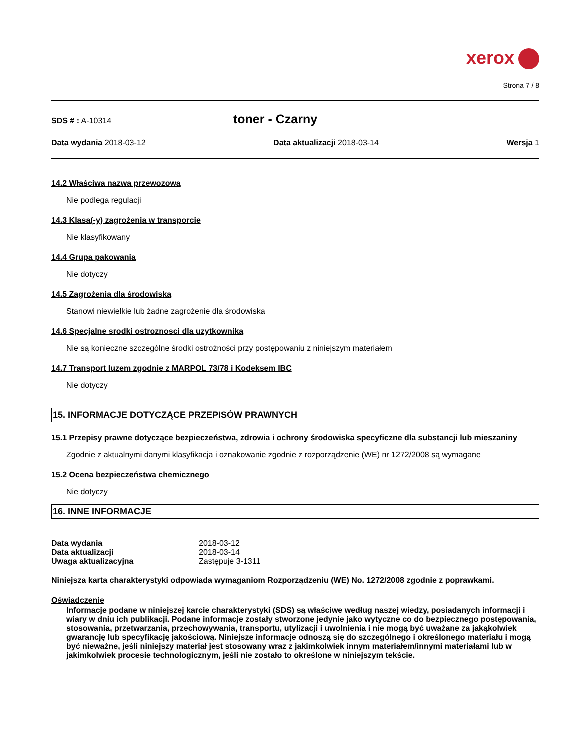xerox
Strona 7 / 8
SDS # : A-10314
toner - Czarny
Data wydania 2018-03-12 Data aktualizacji 2018-03-14 Wersja 1
14.2 Właściwa nazwa przewozowa
Nie podlega regulacji
14.3 Klasa(-y) zagrożenia w transporcie
Nie klasyfikowany
14.4 Grupa pakowania
Nie dotyczy
14.5 Zagrożenia dla środowiska
Stanowi niewielkie lub żadne zagrożenie dla środowiska
14.6 Specjalne srodki ostroznosci dla uzytkownika
Nie są konieczne szczególne środki ostrożności przy postępowaniu z niniejszym materiałem
14.7 Transport luzem zgodnie z MARPOL 73/78 i Kodeksem IBC
Nie dotyczy
15. INFORMACJE DOTYCZĄCE PRZEPISÓW PRAWNYCH
15.1 Przepisy prawne dotyczące bezpieczeństwa, zdrowia i ochrony środowiska specyficzne dla substancji lub mieszaniny
Zgodnie z aktualnymi danymi klasyfikacja i oznakowanie zgodnie z rozporządzenie (WE) nr 1272/2008 są wymagane
15.2 Ocena bezpieczeństwa chemicznego
Nie dotyczy
16. INNE INFORMACJE
Data wydania
2018-03-12
Data aktualizacji
2018-03-14
Uwaga aktualizacyjna
Zastępuje 3-1311
Niniejsza karta charakterystyki odpowiada wymaganiom Rozporządzeniu (WE) No. 1272/2008 zgodnie z poprawkami.
Oświadczenie
Informacje podane w niniejszej karcie charakterystyki (SDS) są właściwe według naszej wiedzy, posiadanych informacji i wiary w dniu ich publikacji. Podane informacje zostały stworzone jedynie jako wytyczne co do bezpiecznego postępowania, stosowania, przetwarzania, przechowywania, transportu, utylizacji i uwolnienia i nie mogą być uważane za jakąkolwiek gwarancję lub specyfikację jakościową. Niniejsze informacje odnoszą się do szczególnego i określonego materiału i mogą być nieważne, jeśli niniejszy materiał jest stosowany wraz z jakimkolwiek innym materiałem/innymi materiałami lub w jakimkolwiek procesie technologicznym, jeśli nie zostało to określone w niniejszym tekście.